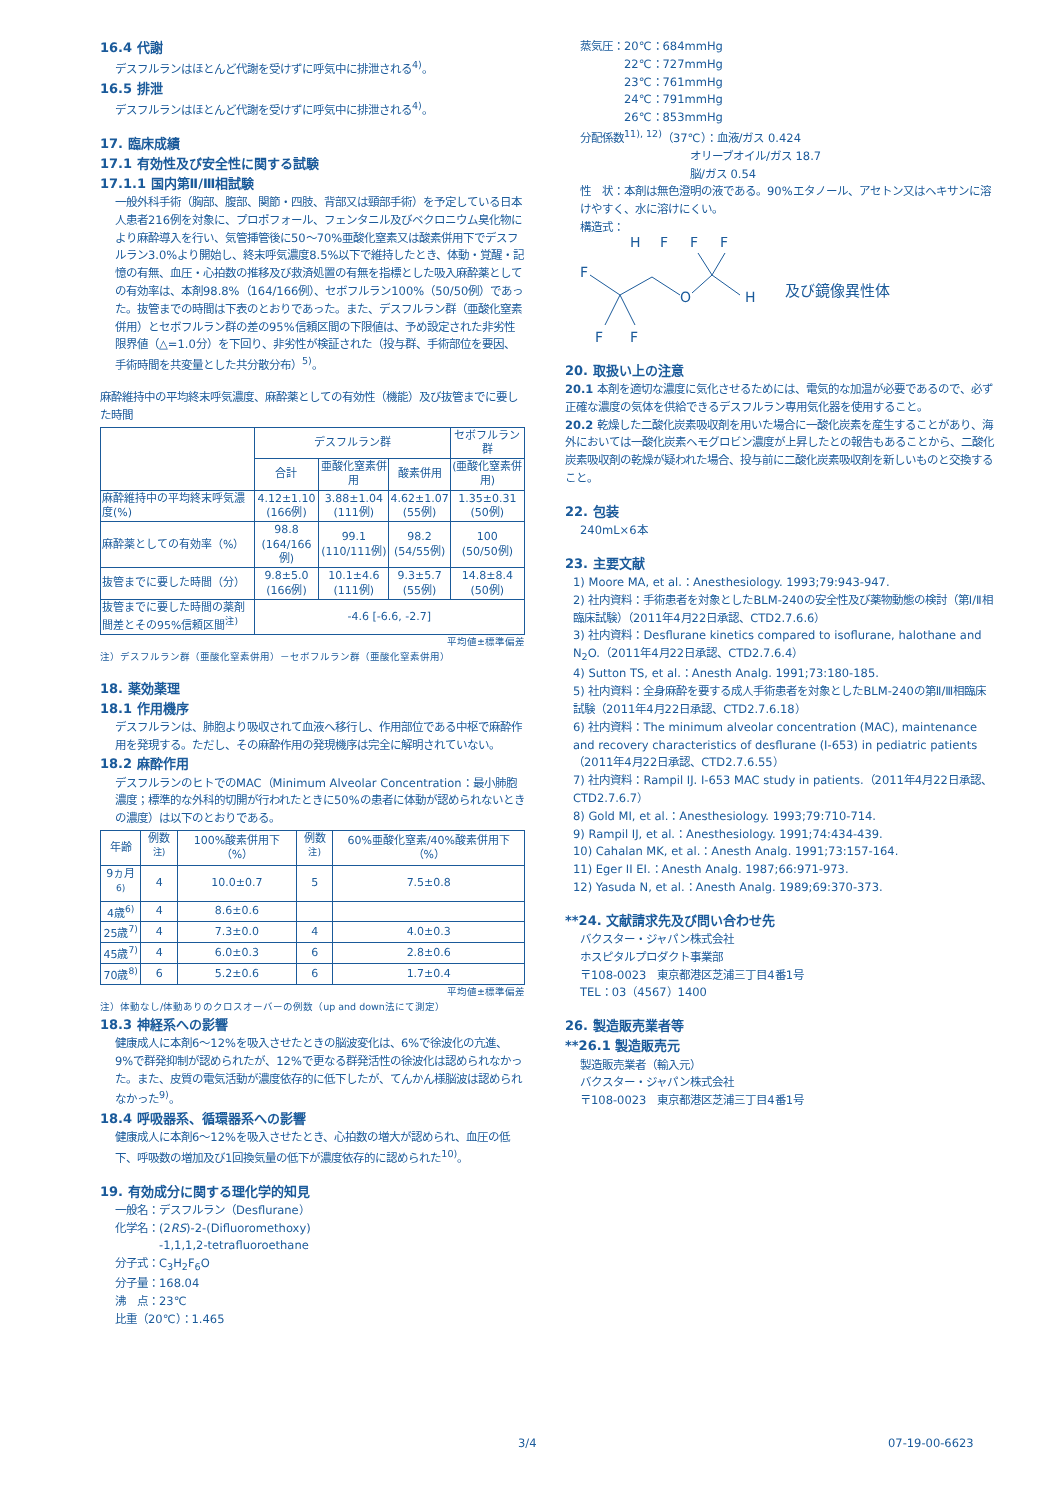16.4 代謝
デスフルランはほとんど代謝を受けずに呼気中に排泄される<sup>4)</sup>。
16.5 排泄
デスフルランはほとんど代謝を受けずに呼気中に排泄される<sup>4)</sup>。
17. 臨床成績
17.1 有効性及び安全性に関する試験
17.1.1 国内第Ⅱ/Ⅲ相試験
一般外科手術（胸部、腹部、関節・四肢、背部又は頸部手術）を予定している日本人患者216例を対象に、プロポフォール、フェンタニル及びベクロニウム臭化物により麻酔導入を行い、気管挿管後に50～70%亜酸化窒素又は酸素併用下でデスフルラン3.0%より開始し、終末呼気濃度8.5%以下で維持したとき、体動・覚醒・記憶の有無、血圧・心拍数の推移及び救済処置の有無を指標とした吸入麻酔薬としての有効率は、本剤98.8%（164/166例）、セボフルラン100%（50/50例）であった。抜管までの時間は下表のとおりであった。また、デスフルラン群（亜酸化窒素併用）とセボフルラン群の差の95%信頼区間の下限値は、予め設定された非劣性限界値（△=1.0分）を下回り、非劣性が検証された（投与群、手術部位を要因、手術時間を共変量とした共分散分布）<sup>5)</sup>。
麻酔維持中の平均終末呼気濃度、麻酔薬としての有効性（機能）及び抜管までに要した時間
| | デスフルラン群 | | | セボフルラン群 |
| --- | --- | --- | --- | --- |
| | 合計 | 亜酸化窒素併用 | 酸素併用 | (亜酸化窒素併用) |
| 麻酔維持中の平均終末呼気濃度(%) | 4.12±1.10 (166例) | 3.88±1.04 (111例) | 4.62±1.07 (55例) | 1.35±0.31 (50例) |
| 麻酔薬としての有効率（%） | 98.8 (164/166例) | 99.1 (110/111例) | 98.2 (54/55例) | 100 (50/50例) |
| 抜管までに要した時間（分） | 9.8±5.0 (166例) | 10.1±4.6 (111例) | 9.3±5.7 (55例) | 14.8±8.4 (50例) |
| 抜管までに要した時間の薬剤間差とその95%信頼区間<sup>注)</sup> | -4.6 [-6.6, -2.7] | | | |
平均値±標準偏差
注）デスフルラン群（亜酸化窒素併用）－セボフルラン群（亜酸化窒素併用）
18. 薬効薬理
18.1 作用機序
デスフルランは、肺胞より吸収されて血液へ移行し、作用部位である中枢で麻酔作用を発現する。ただし、その麻酔作用の発現機序は完全に解明されていない。
18.2 麻酔作用
デスフルランのヒトでのMAC（Minimum Alveolar Concentration：最小肺胞濃度；標準的な外科的切開が行われたときに50%の患者に体動が認められないときの濃度）は以下のとおりである。
| 年齢 | 例数<sup>注)</sup> | 100%酸素併用下（%） | 例数<sup>注)</sup> | 60%亜酸化窒素/40%酸素併用下（%） |
| --- | --- | --- | --- | --- |
| 9ヵ月<sup>6)</sup> | 4 | 10.0±0.7 | 5 | 7.5±0.8 |
| 4歳<sup>6)</sup> | 4 | 8.6±0.6 | | |
| 25歳<sup>7)</sup> | 4 | 7.3±0.0 | 4 | 4.0±0.3 |
| 45歳<sup>7)</sup> | 4 | 6.0±0.3 | 6 | 2.8±0.6 |
| 70歳<sup>8)</sup> | 6 | 5.2±0.6 | 6 | 1.7±0.4 |
平均値±標準偏差
注）体動なし/体動ありのクロスオーバーの例数（up and down法にて測定）
18.3 神経系への影響
健康成人に本剤6～12%を吸入させたときの脳波変化は、6%で徐波化の亢進、9%で群発抑制が認められたが、12%で更なる群発活性の徐波化は認められなかった。また、皮質の電気活動が濃度依存的に低下したが、てんかん様脳波は認められなかった<sup>9)</sup>。
18.4 呼吸器系、循環器系への影響
健康成人に本剤6～12%を吸入させたとき、心拍数の増大が認められ、血圧の低下、呼吸数の増加及び1回換気量の低下が濃度依存的に認められた<sup>10)</sup>。
19. 有効成分に関する理化学的知見
一般名：デスフルラン（Desflurane）
化学名：(2RS)-2-(Difluoromethoxy)
　　　　-1,1,1,2-tetrafluoroethane
分子式：C<sub>3</sub>H<sub>2</sub>F<sub>6</sub>O
分子量：168.04
沸　点：23℃
比重（20℃）：1.465
蒸気圧：20℃：684mmHg
　　　　22℃：727mmHg
　　　　23℃：761mmHg
　　　　24℃：791mmHg
　　　　26℃：853mmHg
分配係数<sup>11), 12)</sup>（37℃）：血液/ガス 0.424
　　　　　　　　　　オリーブオイル/ガス 18.7
　　　　　　　　　　脳/ガス 0.54
性　状：本剤は無色澄明の液である。90%エタノール、アセトン又はヘキサンに溶けやすく、水に溶けにくい。
構造式：
F
H
F
F
F
O
H
F
F
及び鏡像異性体
20. 取扱い上の注意
20.1 本剤を適切な濃度に気化させるためには、電気的な加温が必要であるので、必ず正確な濃度の気体を供給できるデスフルラン専用気化器を使用すること。
20.2 乾燥した二酸化炭素吸収剤を用いた場合に一酸化炭素を産生することがあり、海外においては一酸化炭素ヘモグロビン濃度が上昇したとの報告もあることから、二酸化炭素吸収剤の乾燥が疑われた場合、投与前に二酸化炭素吸収剤を新しいものと交換すること。
22. 包装
240mL×6本
23. 主要文献
1) Moore MA, et al.：Anesthesiology. 1993;79:943-947.
2) 社内資料：手術患者を対象としたBLM-240の安全性及び薬物動態の検討（第Ⅰ/Ⅱ相臨床試験）（2011年4月22日承認、CTD2.7.6.6）
3) 社内資料：Desflurane kinetics compared to isoflurane, halothane and N<sub>2</sub>O.（2011年4月22日承認、CTD2.7.6.4）
4) Sutton TS, et al.：Anesth Analg. 1991;73:180-185.
5) 社内資料：全身麻酔を要する成人手術患者を対象としたBLM-240の第Ⅱ/Ⅲ相臨床試験（2011年4月22日承認、CTD2.7.6.18）
6) 社内資料：The minimum alveolar concentration (MAC), maintenance and recovery characteristics of desflurane (I-653) in pediatric patients（2011年4月22日承認、CTD2.7.6.55）
7) 社内資料：Rampil IJ. I-653 MAC study in patients.（2011年4月22日承認、CTD2.7.6.7）
8) Gold MI, et al.：Anesthesiology. 1993;79:710-714.
9) Rampil IJ, et al.：Anesthesiology. 1991;74:434-439.
10) Cahalan MK, et al.：Anesth Analg. 1991;73:157-164.
11) Eger II EI.：Anesth Analg. 1987;66:971-973.
12) Yasuda N, et al.：Anesth Analg. 1989;69:370-373.
**24. 文献請求先及び問い合わせ先
バクスター・ジャパン株式会社
ホスピタルプロダクト事業部
〒108-0023　東京都港区芝浦三丁目4番1号
TEL：03（4567）1400
26. 製造販売業者等
**26.1 製造販売元
製造販売業者（輸入元）
バクスター・ジャパン株式会社
〒108-0023　東京都港区芝浦三丁目4番1号
3/4 07-19-00-6623